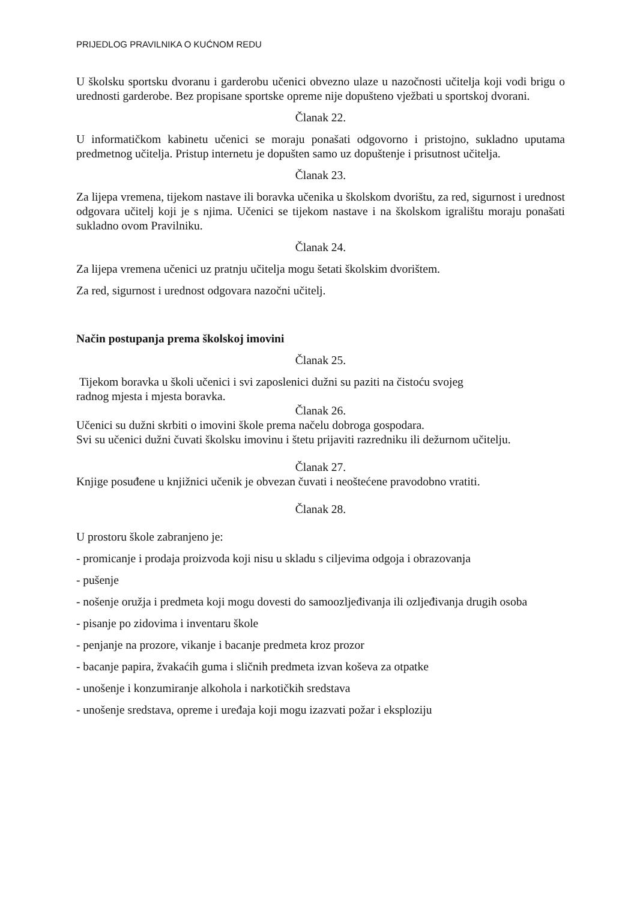PRIJEDLOG PRAVILNIKA O KUĆNOM REDU
U školsku sportsku dvoranu i garderobu učenici obvezno ulaze u nazočnosti učitelja koji vodi brigu o urednosti garderobe. Bez propisane sportske opreme nije dopušteno vježbati u sportskoj dvorani.
Članak 22.
U informatičkom kabinetu učenici se moraju ponašati odgovorno i pristojno, sukladno uputama predmetnog učitelja. Pristup internetu je dopušten samo uz dopuštenje i prisutnost učitelja.
Članak 23.
Za lijepa vremena, tijekom nastave ili boravka učenika u školskom dvorištu, za red, sigurnost i urednost odgovara učitelj koji je s njima. Učenici se tijekom nastave i na školskom igralištu moraju ponašati sukladno ovom Pravilniku.
Članak 24.
Za lijepa vremena učenici uz pratnju učitelja mogu šetati školskim dvorištem.
Za red, sigurnost i urednost odgovara nazočni učitelj.
Način postupanja prema školskoj imovini
Članak 25.
Tijekom boravka u školi učenici i svi zaposlenici dužni su paziti na čistoću svojeg
radnog mjesta i mjesta boravka.
Članak 26.
Učenici su dužni skrbiti o imovini škole prema načelu dobroga gospodara.
Svi su učenici dužni čuvati školsku imovinu i štetu prijaviti razredniku ili dežurnom učitelju.
Članak 27.
Knjige posuđene u knjižnici učenik je obvezan čuvati i neoštećene pravodobno vratiti.
Članak 28.
U prostoru škole zabranjeno je:
- promicanje i prodaja proizvoda koji nisu u skladu s ciljevima odgoja i obrazovanja
- pušenje
- nošenje oružja i predmeta koji mogu dovesti do samoozljeđivanja ili ozljeđivanja drugih osoba
- pisanje po zidovima i inventaru škole
- penjanje na prozore, vikanje i bacanje predmeta kroz prozor
- bacanje papira, žvakaćih guma i sličnih predmeta izvan koševa za otpatke
- unošenje i konzumiranje alkohola i narkotičkih sredstava
- unošenje sredstava, opreme i uređaja koji mogu izazvati požar i eksploziju